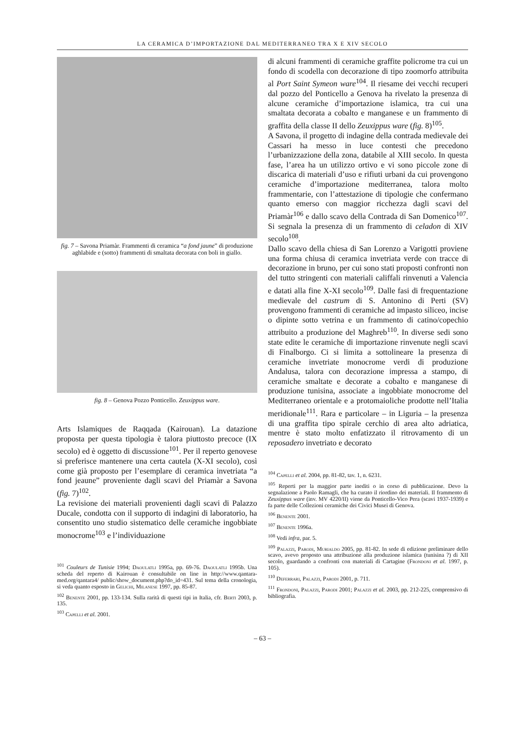LA CERAMICA D’IMPORTAZIONE DAL MEDITERRANEO TRA X E XIV SECOLO
fig. 7 – Savona Priamàr. Frammenti di ceramica “a fond jaune” di produzione aghlabide e (sotto) frammenti di smaltata decorata con boli in giallo.
fig. 8 – Genova Pozzo Ponticello. Zeuxippus ware.
Arts Islamiques de Raqqada (Kairouan). La datazione proposta per questa tipologia è talora piuttosto precoce (IX secolo) ed è oggetto di discussione<sup>101</sup>. Per il reperto genovese si preferisce mantenere una certa cautela (X-XI secolo), così come già proposto per l’esemplare di ceramica invetriata “a fond jeaune” proveniente dagli scavi del Priamàr a Savona (fig. 7)<sup>102</sup>.
La revisione dei materiali provenienti dagli scavi di Palazzo Ducale, condotta con il supporto di indagini di laboratorio, ha consentito uno studio sistematico delle ceramiche ingobbiate monocrome<sup>103</sup> e l’individuazione
<sup>101</sup> Couleurs de Tunisie 1994; Daoulatli 1995a, pp. 69-76. Daoulatli 1995b. Una scheda del reperto di Kairouan è consultabile on line in http://www.qantara-med.org/qantara4/ public/show_document.php?do_id=431. Sul tema della cronologia, si veda quanto esposto in Gelichi, Milanese 1997, pp. 85-87.
<sup>102</sup> Benente 2001, pp. 133-134. Sulla rarità di questi tipi in Italia, cfr. Berti 2003, p. 135.
<sup>103</sup> Capelli et al. 2001.
di alcuni frammenti di ceramiche graffite policrome tra cui un fondo di scodella con decorazione di tipo zoomorfo attribuita al Port Saint Symeon ware<sup>104</sup>. Il riesame dei vecchi recuperi dal pozzo del Ponticello a Genova ha rivelato la presenza di alcune ceramiche d’importazione islamica, tra cui una smaltata decorata a cobalto e manganese e un frammento di graffita della classe II dello Zeuxippus ware (fig. 8)<sup>105</sup>.
A Savona, il progetto di indagine della contrada medievale dei Cassari ha messo in luce contesti che precedono l’urbanizzazione della zona, databile al XIII secolo. In questa fase, l’area ha un utilizzo ortivo e vi sono piccole zone di discarica di materiali d’uso e rifiuti urbani da cui provengono ceramiche d’importazione mediterranea, talora molto frammentarie, con l’attestazione di tipologie che confermano quanto emerso con maggior ricchezza dagli scavi del Priamàr<sup>106</sup> e dallo scavo della Contrada di San Domenico<sup>107</sup>. Si segnala la presenza di un frammento di celadon di XIV secolo<sup>108</sup>.
Dallo scavo della chiesa di San Lorenzo a Varigotti proviene una forma chiusa di ceramica invetriata verde con tracce di decorazione in bruno, per cui sono stati proposti confronti non del tutto stringenti con materiali califfali rinvenuti a Valencia e datati alla fine X-XI secolo<sup>109</sup>. Dalle fasi di frequentazione medievale del castrum di S. Antonino di Perti (SV) provengono frammenti di ceramiche ad impasto siliceo, incise o dipinte sotto vetrina e un frammento di catino/copechio attribuito a produzione del Maghreb<sup>110</sup>. In diverse sedi sono state edite le ceramiche di importazione rinvenute negli scavi di Finalborgo. Ci si limita a sottolineare la presenza di ceramiche invetriate monocrome verdi di produzione Andalusa, talora con decorazione impressa a stampo, di ceramiche smaltate e decorate a cobalto e manganese di produzione tunisina, associate a ingobbiate monocrome del Mediterraneo orientale e a protomaioliche prodotte nell’Italia meridionale<sup>111</sup>. Rara e particolare – in Liguria – la presenza di una graffita tipo spirale cerchio di area alto adriatica, mentre è stato molto enfatizzato il ritrovamento di un reposadero invetriato e decorato
<sup>104</sup> Capelli et al. 2004, pp. 81-82, tav. 1, n. 6231.
<sup>105</sup> Reperti per la maggior parte inediti o in corso di pubblicazione. Devo la segnalazione a Paolo Ramagli, che ha curato il riordino dei materiali. Il frammento di Zeuxippus ware (inv. MV 4220/II) viene da Ponticello-Vico Pera (scavi 1937-1939) e fa parte delle Collezioni ceramiche dei Civici Musei di Genova.
<sup>106</sup> Benente 2001.
<sup>107</sup> Benente 1996a.
<sup>108</sup> Vedi infra, par. 5.
<sup>109</sup> Palazzi, Parodi, Murialdo 2005, pp. 81-82. In sede di edizione preliminare dello scavo, avevo proposto una attribuzione alla produzione islamica (tunisina ?) di XII secolo, guardando a confronti con materiali di Cartagine (Frondoni et al. 1997, p. 105).
<sup>110</sup> Deferrari, Palazzi, Parodi 2001, p. 711.
<sup>111</sup> Frondoni, Palazzi, Parodi 2001; Palazzi et al. 2003, pp. 212-225, comprensivo di bibliografia.
– 63 –